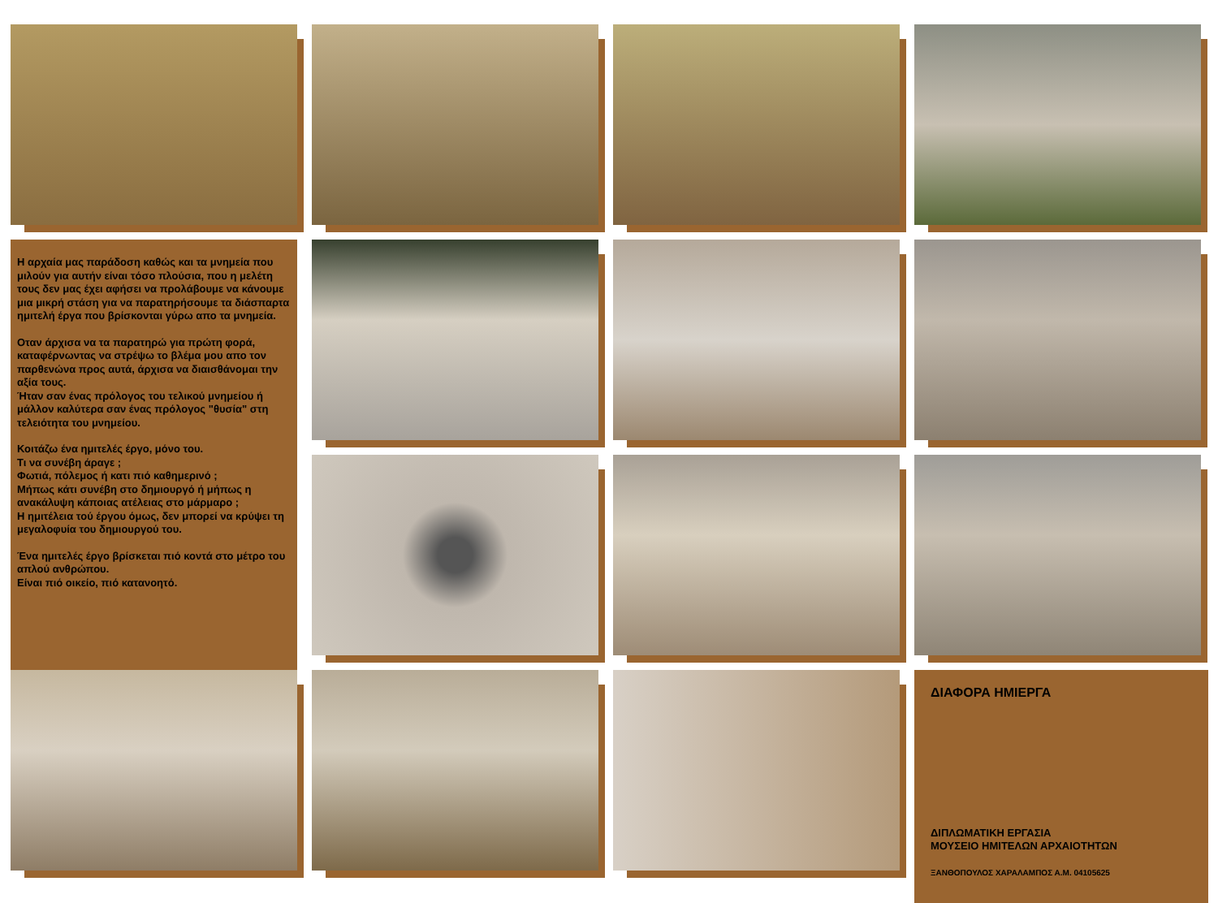Η αρχαία μας παράδοση καθώς και τα μνημεία που μιλούν για αυτήν είναι τόσο πλούσια, που η μελέτη τους δεν μας έχει αφήσει να προλάβουμε να κάνουμε μια μικρή στάση για να παρατηρήσουμε τα διάσπαρτα ημιτελή έργα που βρίσκονται γύρω απο τα μνημεία.
Οταν άρχισα να τα παρατηρώ για πρώτη φορά, καταφέρνωντας να στρέψω το βλέμα μου απο τον παρθενώνα προς αυτά, άρχισα να διαισθάνομαι την αξία τους.
Ήταν σαν ένας πρόλογος του τελικού μνημείου ή μάλλον καλύτερα σαν ένας πρόλογος "θυσία" στη τελειότητα του μνημείου.
Κοιτάζω ένα ημιτελές έργο, μόνο του.
Τι να συνέβη άραγε ;
Φωτιά, πόλεμος ή κατι πιό καθημερινό ;
Μήπως κάτι συνέβη στο δημιουργό ή μήπως η ανακάλυψη κάποιας ατέλειας στο μάρμαρο ;
Η ημιτέλεια τού έργου όμως, δεν μπορεί να κρύψει τη μεγαλοφυία του δημιουργού του.
Ένα ημιτελές έργο βρίσκεται πιό κοντά στο μέτρο του απλού ανθρώπου.
Είναι πιό οικείο, πιό κατανοητό.
ΔΙΑΦΟΡΑ ΗΜΙΕΡΓΑ
ΔΙΠΛΩΜΑΤΙΚΗ ΕΡΓΑΣΙΑ
ΜΟΥΣΕΙΟ ΗΜΙΤΕΛΩΝ ΑΡΧΑΙΟΤΗΤΩΝ
ΞΑΝΘΟΠΟΥΛΟΣ ΧΑΡΑΛΑΜΠΟΣ Α.Μ. 04105625